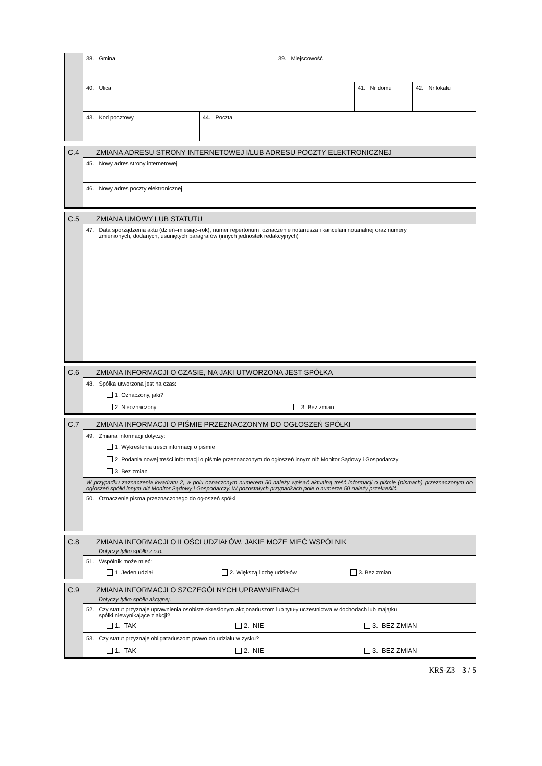38. Gmina 39. Miejscowość
40. Ulica 41. Nr domu 42. Nr lokalu
43. Kod pocztowy 44. Poczta
C.4 ZMIANA ADRESU STRONY INTERNETOWEJ I/LUB ADRESU POCZTY ELEKTRONICZNEJ
45. Nowy adres strony internetowej
46. Nowy adres poczty elektronicznej
C.5 ZMIANA UMOWY LUB STATUTU
47. Data sporządzenia aktu (dzień–miesiąc–rok), numer repertorium, oznaczenie notariusza i kancelarii notarialnej oraz numery
zmienionych, dodanych, usuniętych paragrafów (innych jednostek redakcyjnych)
C.6 ZMIANA INFORMACJI O CZASIE, NA JAKI UTWORZONA JEST SPÓŁKA
48. Spółka utworzona jest na czas:
1. Oznaczony, jaki?
2. Nieoznaczony 3. Bez zmian
C.7 ZMIANA INFORMACJI O PIŚMIE PRZEZNACZONYM DO OGŁOSZEŃ SPÓŁKI
49. Zmiana informacji dotyczy:
1. Wykreślenia treści informacji o piśmie
2. Podania nowej treści informacji o piśmie przeznaczonym do ogłoszeń innym niż Monitor Sądowy i Gospodarczy
3. Bez zmian
W przypadku zaznaczenia kwadratu 2, w polu oznaczonym numerem 50 należy wpisać aktualną treść informacji o piśmie (pismach) przeznaczonym do ogłoszeń spółki innym niż Monitor Sądowy i Gospodarczy. W pozostałych przypadkach pole o numerze 50 należy przekreślić.
50. Oznaczenie pisma przeznaczonego do ogłoszeń spółki
C.8 ZMIANA INFORMACJI O ILOŚCI UDZIAŁÓW, JAKIE MOŻE MIEĆ WSPÓLNIK
Dotyczy tylko spółki z o.o.
51. Wspólnik może mieć:
1. Jeden udział 2. Większą liczbę udziałów 3. Bez zmian
C.9 ZMIANA INFORMACJI O SZCZEGÓLNYCH UPRAWNIENIACH
Dotyczy tylko spółki akcyjnej.
52. Czy statut przyznaje uprawnienia osobiste określonym akcjonariuszom lub tytuły uczestnictwa w dochodach lub majątku
spółki niewynikające z akcji?
1. TAK 2. NIE 3. BEZ ZMIAN
53. Czy statut przyznaje obligatariuszom prawo do udziału w zysku?
1. TAK 2. NIE 3. BEZ ZMIAN
KRS-Z3 3 / 5